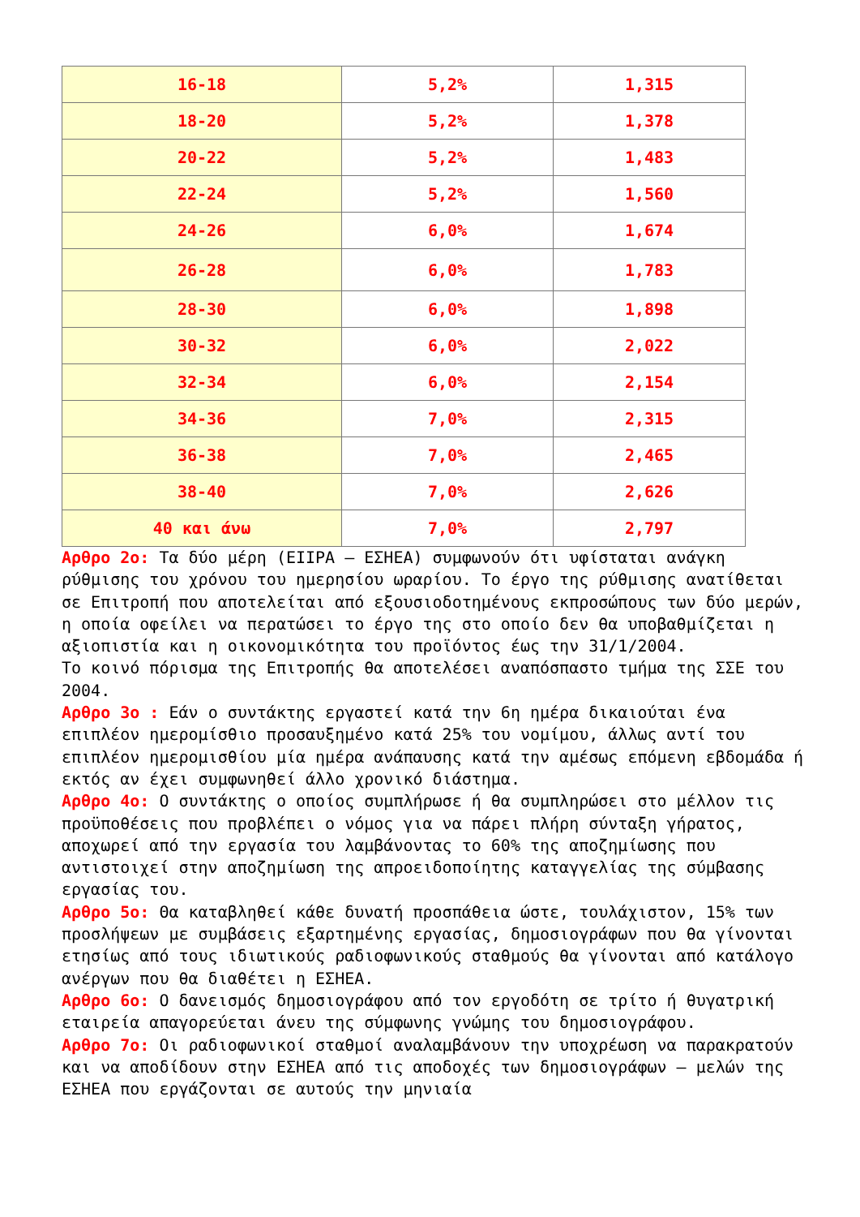| 16-18 | 5,2% | 1,315 |
| 18-20 | 5,2% | 1,378 |
| 20-22 | 5,2% | 1,483 |
| 22-24 | 5,2% | 1,560 |
| 24-26 | 6,0% | 1,674 |
| 26-28 | 6,0% | 1,783 |
| 28-30 | 6,0% | 1,898 |
| 30-32 | 6,0% | 2,022 |
| 32-34 | 6,0% | 2,154 |
| 34-36 | 7,0% | 2,315 |
| 36-38 | 7,0% | 2,465 |
| 38-40 | 7,0% | 2,626 |
| 40 και άνω | 7,0% | 2,797 |
Αρθρο 2ο: Τα δύο μέρη (ΕΙΙΡΑ – ΕΣΗΕΑ) συμφωνούν ότι υφίσταται ανάγκη ρύθμισης του χρόνου του ημερησίου ωραρίου. Το έργο της ρύθμισης ανατίθεται σε Επιτροπή που αποτελείται από εξουσιοδοτημένους εκπροσώπους των δύο μερών, η οποία οφείλει να περατώσει το έργο της στο οποίο δεν θα υποβαθμίζεται η αξιοπιστία και η οικονομικότητα του προϊόντος έως την 31/1/2004.
Το κοινό πόρισμα της Επιτροπής θα αποτελέσει αναπόσπαστο τμήμα της ΣΣΕ του 2004.
Αρθρο 3ο : Εάν ο συντάκτης εργαστεί κατά την 6η ημέρα δικαιούται ένα επιπλέον ημερομίσθιο προσαυξημένο κατά 25% του νομίμου, άλλως αντί του επιπλέον ημερομισθίου μία ημέρα ανάπαυσης κατά την αμέσως επόμενη εβδομάδα ή εκτός αν έχει συμφωνηθεί άλλο χρονικό διάστημα.
Αρθρο 4ο: Ο συντάκτης ο οποίος συμπλήρωσε ή θα συμπληρώσει στο μέλλον τις προϋποθέσεις που προβλέπει ο νόμος για να πάρει πλήρη σύνταξη γήρατος, αποχωρεί από την εργασία του λαμβάνοντας το 60% της αποζημίωσης που αντιστοιχεί στην αποζημίωση της απροειδοποίητης καταγγελίας της σύμβασης εργασίας του.
Αρθρο 5ο: Θα καταβληθεί κάθε δυνατή προσπάθεια ώστε, τουλάχιστον, 15% των προσλήψεων με συμβάσεις εξαρτημένης εργασίας, δημοσιογράφων που θα γίνονται ετησίως από τους ιδιωτικούς ραδιοφωνικούς σταθμούς θα γίνονται από κατάλογο ανέργων που θα διαθέτει η ΕΣΗΕΑ.
Αρθρο 6ο: Ο δανεισμός δημοσιογράφου από τον εργοδότη σε τρίτο ή θυγατρική εταιρεία απαγορεύεται άνευ της σύμφωνης γνώμης του δημοσιογράφου.
Αρθρο 7ο: Οι ραδιοφωνικοί σταθμοί αναλαμβάνουν την υποχρέωση να παρακρατούν και να αποδίδουν στην ΕΣΗΕΑ από τις αποδοχές των δημοσιογράφων – μελών της ΕΣΗΕΑ που εργάζονται σε αυτούς την μηνιαία